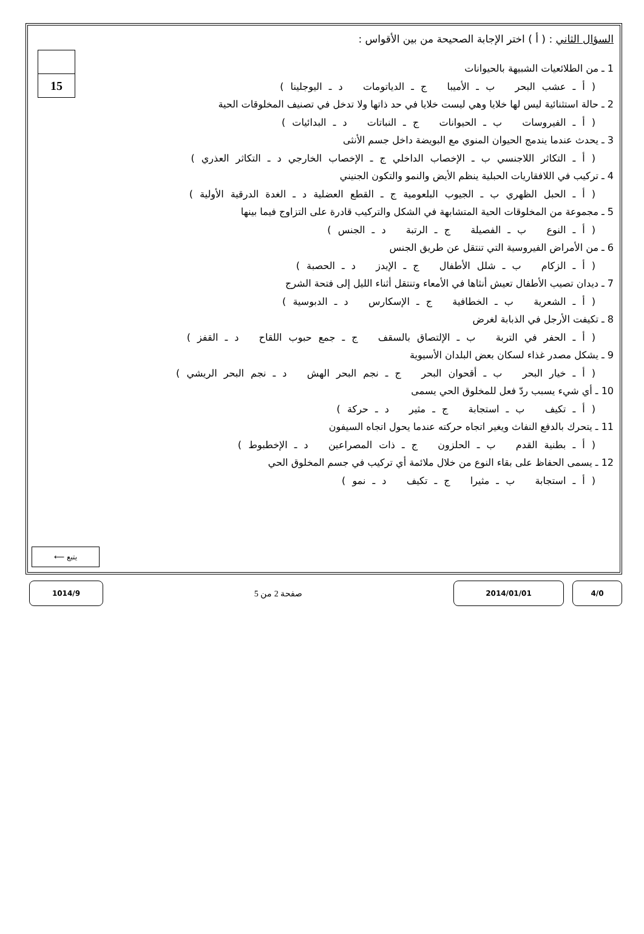15
السؤال الثاني : ( أ ) اختر الإجابة الصحيحة من بين الأقواس :
1 ـ من الطلائعيات الشبيهة بالحيوانات
( أ ـ عشب البحر ب ـ الأميبا ج ـ الدياتومات د ـ اليوجلينا )
2 ـ حالة استثنائية ليس لها خلايا وهي ليست خلايا في حد ذاتها ولا تدخل في تصنيف المخلوقات الحية
( أ ـ الفيروسات ب ـ الحيوانات ج ـ النباتات د ـ البدائيات )
3 ـ يحدث عندما يندمج الحيوان المنوي مع البويضة داخل جسم الأنثى
( أ ـ التكاثر اللاجنسي ب ـ الإخصاب الداخلي ج ـ الإخصاب الخارجي د ـ التكاثر العذري )
4 ـ تركيب في اللافقاريات الحبلية ينظم الأيض والنمو والتكون الجنيني
( أ ـ الحبل الظهري ب ـ الجيوب البلعومية ج ـ القطع العضلية د ـ الغدة الدرقية الأولية )
5 ـ مجموعة من المخلوقات الحية المتشابهة في الشكل والتركيب قادرة على التزاوج فيما بينها
( أ ـ النوع ب ـ الفصيلة ج ـ الرتبة د ـ الجنس )
6 ـ من الأمراض الفيروسية التي تنتقل عن طريق الجنس
( أ ـ الزكام ب ـ شلل الأطفال ج ـ الإيدز د ـ الحصبة )
7 ـ ديدان تصيب الأطفال تعيش أنثاها في الأمعاء وتنتقل أثناء الليل إلى فتحة الشرج
( أ ـ الشعرية ب ـ الخطافية ج ـ الإسكارس د ـ الدبوسية )
8 ـ تكيفت الأرجل في الذبابة لغرض
( أ ـ الحفر في التربة ب ـ الإلتصاق بالسقف ج ـ جمع حبوب اللقاح د ـ القفز )
9 ـ يشكل مصدر غذاء لسكان بعض البلدان الأسيوية
( أ ـ خيار البحر ب ـ أقحوان البحر ج ـ نجم البحر الهش د ـ نجم البحر الريشي )
10 ـ أي شيء يسبب ردّ فعل للمخلوق الحي يسمى
( أ ـ تكيف ب ـ استجابة ج ـ مثير د ـ حركة )
11 ـ يتحرك بالدفع النفاث ويغير اتجاه حركته عندما يحول اتجاه السيفون
( أ ـ بطنية القدم ب ـ الحلزون ج ـ ذات المصراعين د ـ الإخطبوط )
12 ـ يسمى الحفاظ على بقاء النوع من خلال ملائمة أي تركيب في جسم المخلوق الحي
( أ ـ استجابة ب ـ مثيرا ج ـ تكيف د ـ نمو )
يتبع ⟵
4/0 2014/01/01
صفحة 2 من 5
1014/9